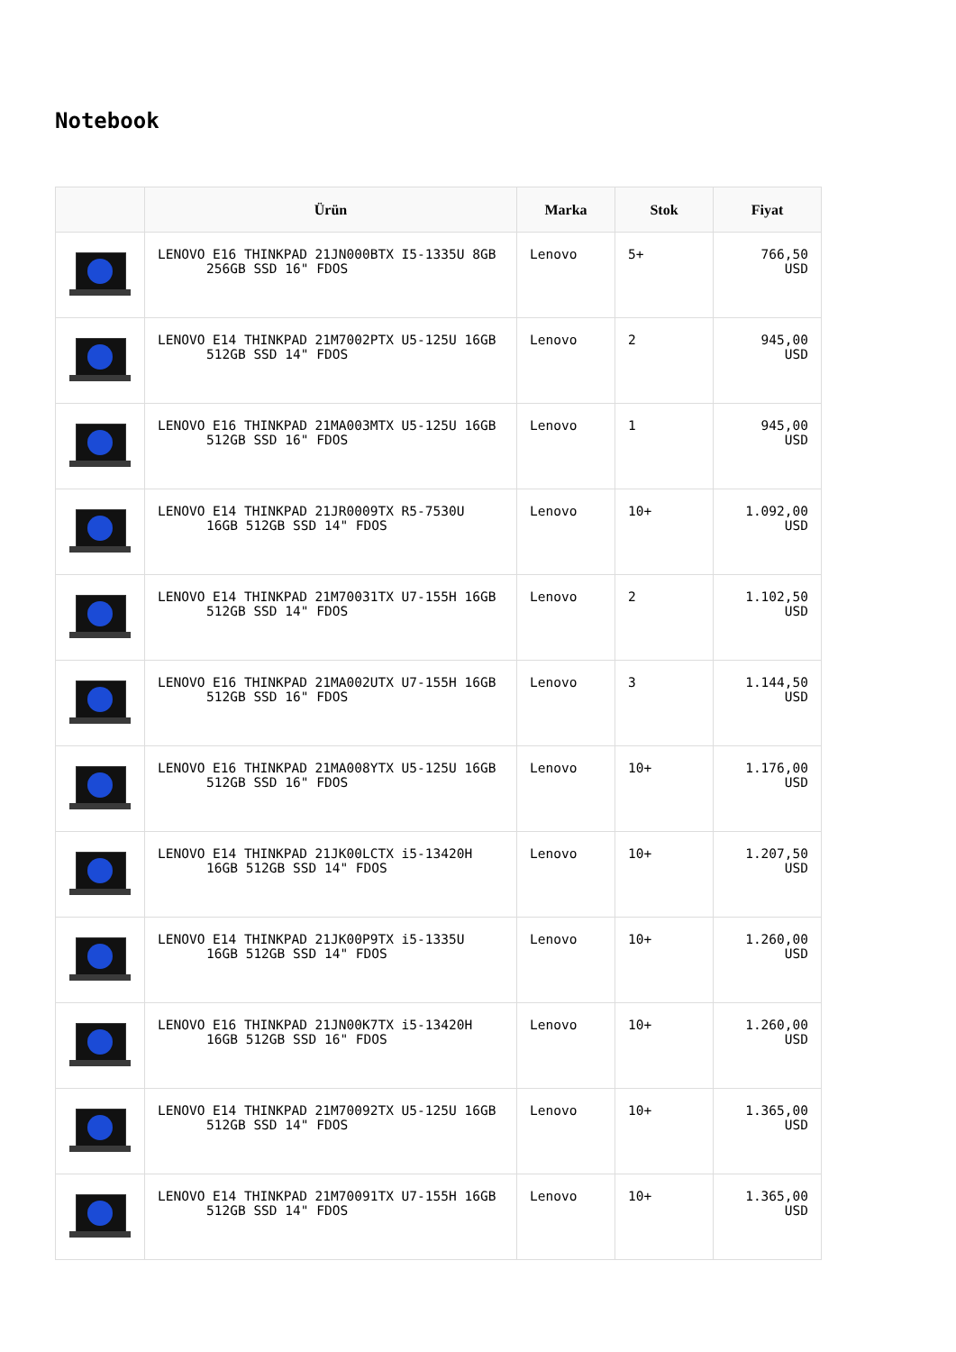Notebook
| | Ürün | Marka | Stok | Fiyat |
| --- | --- | --- | --- | --- |
| | LENOVO E16 THINKPAD 21JN000BTX I5-1335U 8GB 256GB SSD 16" FDOS | Lenovo | 5+ | 766,50 USD |
| | LENOVO E14 THINKPAD 21M7002PTX U5-125U 16GB 512GB SSD 14" FDOS | Lenovo | 2 | 945,00 USD |
| | LENOVO E16 THINKPAD 21MA003MTX U5-125U 16GB 512GB SSD 16" FDOS | Lenovo | 1 | 945,00 USD |
| | LENOVO E14 THINKPAD 21JR0009TX R5-7530U 16GB 512GB SSD 14" FDOS | Lenovo | 10+ | 1.092,00 USD |
| | LENOVO E14 THINKPAD 21M70031TX U7-155H 16GB 512GB SSD 14" FDOS | Lenovo | 2 | 1.102,50 USD |
| | LENOVO E16 THINKPAD 21MA002UTX U7-155H 16GB 512GB SSD 16" FDOS | Lenovo | 3 | 1.144,50 USD |
| | LENOVO E16 THINKPAD 21MA008YTX U5-125U 16GB 512GB SSD 16" FDOS | Lenovo | 10+ | 1.176,00 USD |
| | LENOVO E14 THINKPAD 21JK00LCTX i5-13420H 16GB 512GB SSD 14" FDOS | Lenovo | 10+ | 1.207,50 USD |
| | LENOVO E14 THINKPAD 21JK00P9TX i5-1335U 16GB 512GB SSD 14" FDOS | Lenovo | 10+ | 1.260,00 USD |
| | LENOVO E16 THINKPAD 21JN00K7TX i5-13420H 16GB 512GB SSD 16" FDOS | Lenovo | 10+ | 1.260,00 USD |
| | LENOVO E14 THINKPAD 21M70092TX U5-125U 16GB 512GB SSD 14" FDOS | Lenovo | 10+ | 1.365,00 USD |
| | LENOVO E14 THINKPAD 21M70091TX U7-155H 16GB 512GB SSD 14" FDOS | Lenovo | 10+ | 1.365,00 USD |